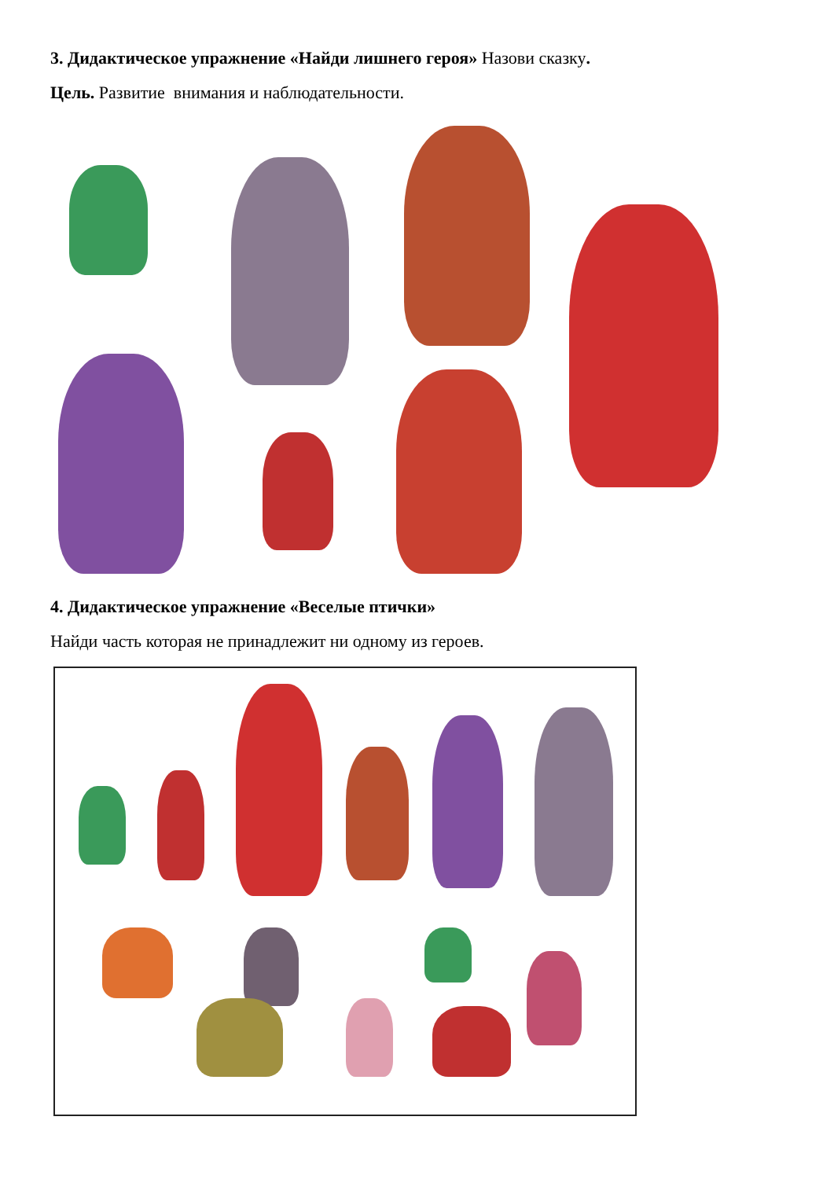3. Дидактическое упражнение «Найди лишнего героя» Назови сказку.
Цель. Развитие внимания и наблюдательности.
4. Дидактическое упражнение «Веселые птички»
Найди часть которая не принадлежит ни одному из героев.